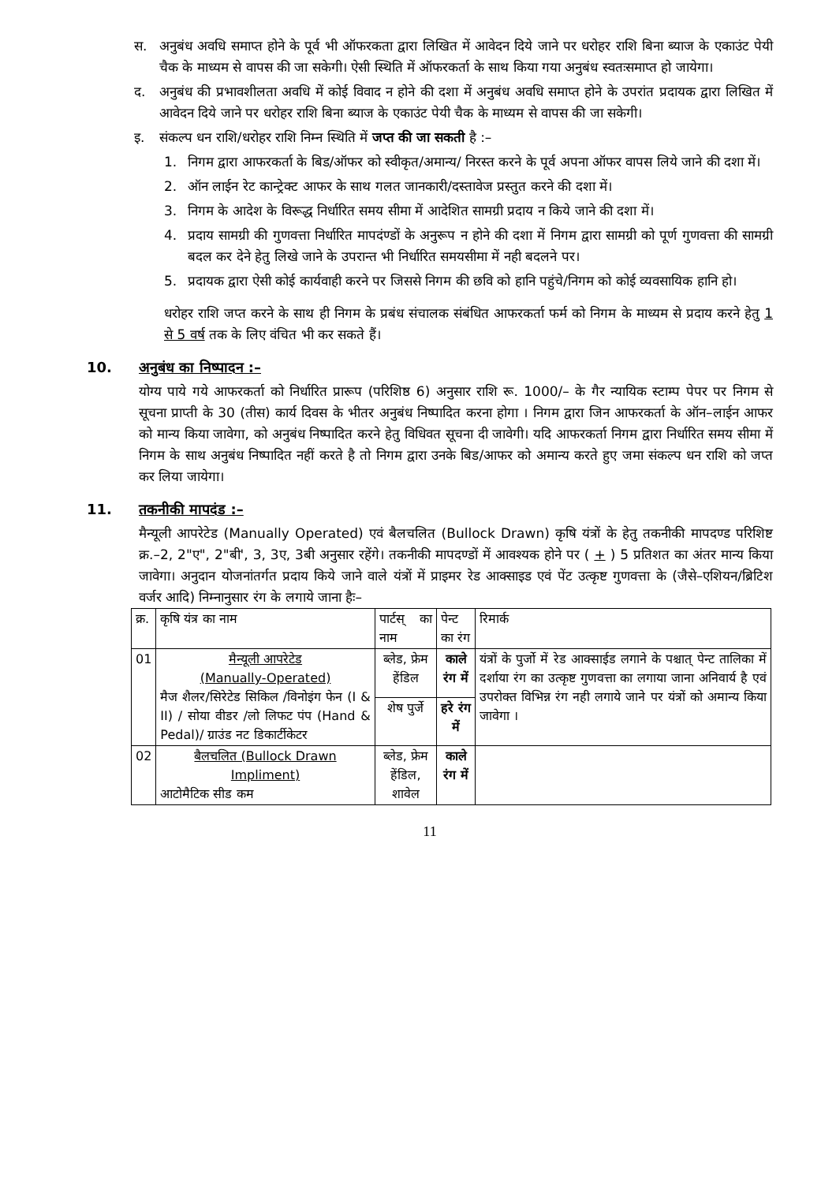स. अनुबंध अवधि समाप्त होने के पूर्व भी ऑफरकता द्वारा लिखित में आवेदन दिये जाने पर धरोहर राशि बिना ब्याज के एकाउंट पेयी चैक के माध्यम से वापस की जा सकेगी। ऐसी स्थिति में ऑफरकर्ता के साथ किया गया अनुबंध स्वतःसमाप्त हो जायेगा।
द. अनुबंध की प्रभावशीलता अवधि में कोई विवाद न होने की दशा में अनुबंध अवधि समाप्त होने के उपरांत प्रदायक द्वारा लिखित में आवेदन दिये जाने पर धरोहर राशि बिना ब्याज के एकाउंट पेयी चैक के माध्यम से वापस की जा सकेगी।
इ. संकल्प धन राशि/धरोहर राशि निम्न स्थिति में जप्त की जा सकती है :–
1. निगम द्वारा आफरकर्ता के बिड/ऑफर को स्वीकृत/अमान्य/ निरस्त करने के पूर्व अपना ऑफर वापस लिये जाने की दशा में।
2. ऑन लाईन रेट कान्ट्रेक्ट आफर के साथ गलत जानकारी/दस्तावेज प्रस्तुत करने की दशा में।
3. निगम के आदेश के विरूद्ध निर्धारित समय सीमा में आदेशित सामग्री प्रदाय न किये जाने की दशा में।
4. प्रदाय सामग्री की गुणवत्ता निर्धारित मापदंण्डों के अनुरूप न होने की दशा में निगम द्वारा सामग्री को पूर्ण गुणवत्ता की सामग्री बदल कर देने हेतु लिखे जाने के उपरान्त भी निर्धारित समयसीमा में नही बदलने पर।
5. प्रदायक द्वारा ऐसी कोई कार्यवाही करने पर जिससे निगम की छवि को हानि पहुंचे/निगम को कोई व्यवसायिक हानि हो।
धरोहर राशि जप्त करने के साथ ही निगम के प्रबंध संचालक संबंधित आफरकर्ता फर्म को निगम के माध्यम से प्रदाय करने हेतु 1 से 5 वर्ष तक के लिए वंचित भी कर सकते हैं।
10. अनुबंध का निष्पादन :–
योग्य पाये गये आफरकर्ता को निर्धारित प्रारूप (परिशिष्ठ 6) अनुसार राशि रू. 1000/– के गैर न्यायिक स्टाम्प पेपर पर निगम से सूचना प्राप्ती के 30 (तीस) कार्य दिवस के भीतर अनुबंध निष्पादित करना होगा । निगम द्वारा जिन आफरकर्ता के ऑन–लाईन आफर को मान्य किया जावेगा, को अनुबंध निष्पादित करने हेतु विधिवत सूचना दी जावेगी। यदि आफरकर्ता निगम द्वारा निर्धारित समय सीमा में निगम के साथ अनुबंध निष्पादित नहीं करते है तो निगम द्वारा उनके बिड/आफर को अमान्य करते हुए जमा संकल्प धन राशि को जप्त कर लिया जायेगा।
11. तकनीकी मापदंड :–
मैन्यूली आपरेटेड (Manually Operated) एवं बैलचलित (Bullock Drawn) कृषि यंत्रों के हेतु तकनीकी मापदण्ड परिशिष्ट क्र.–2, 2"ए", 2"बी', 3, 3ए, 3बी अनुसार रहेंगे। तकनीकी मापदण्डों में आवश्यक होने पर ( + ) 5 प्रतिशत का अंतर मान्य किया जावेगा। अनुदान योजनांतर्गत प्रदाय किये जाने वाले यंत्रों में प्राइमर रेड आक्साइड एवं पेंट उत्कृष्ट गुणवत्ता के (जैसे–एशियन/ब्रिटिश वर्जर आदि) निम्नानुसार रंग के लगाये जाना हैः–
| क्र. | कृषि यंत्र का नाम | पार्टस् का नाम | पेन्ट का रंग | रिमार्क |
| --- | --- | --- | --- | --- |
| 01 | मैन्यूली आपरेटेड (Manually-Operated) मैज शैलर/सिरेटेड सिकिल /विनोइंग फेन (I & II) / सोया वीडर /लो लिफट पंप (Hand & Pedal)/ ग्राउंड नट डिकार्टीकेटर | ब्लेड, फ्रेम हेंडिल | काले रंग में | यंत्रों के पुर्जो में रेड आक्साईड लगाने के पश्चात् पेन्ट तालिका में दर्शाया रंग का उत्कृष्ट गुणवत्ता का लगाया जाना अनिवार्य है एवं उपरोक्त विभिन्न रंग नही लगाये जाने पर यंत्रों को अमान्य किया जावेगा । |
| | | शेष पुर्जे | हरे रंग में | |
| 02 | बैलचलित (Bullock Drawn Impliment) आटोमैटिक सीड कम | ब्लेड, फ्रेम हेंडिल, शावेल | काले रंग में | |
11